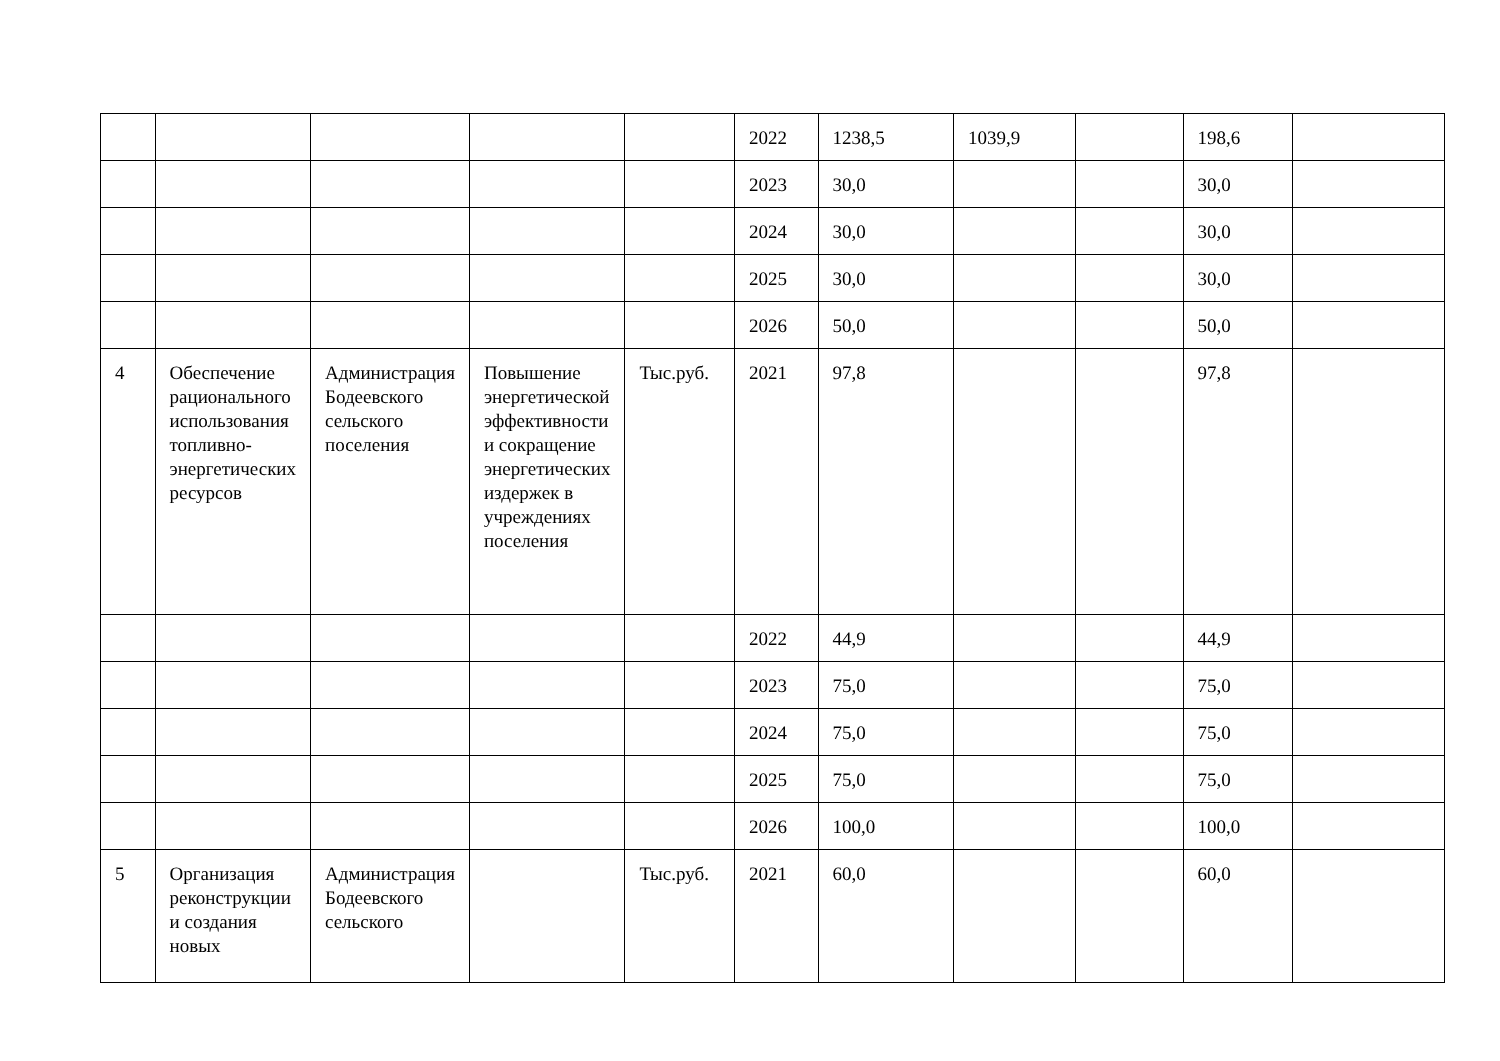| | | | | | 2022 | 1238,5 | 1039,9 | | 198,6 | |
| | | | | | 2023 | 30,0 | | | 30,0 | |
| | | | | | 2024 | 30,0 | | | 30,0 | |
| | | | | | 2025 | 30,0 | | | 30,0 | |
| | | | | | 2026 | 50,0 | | | 50,0 | |
| 4 | Обеспечение рационального использования топливно-энергетических ресурсов | Администрация Бодеевского сельского поселения | Повышение энергетической эффективности и сокращение энергетических издержек в учреждениях поселения | Тыс.руб. | 2021 | 97,8 | | | 97,8 | |
| | | | | | 2022 | 44,9 | | | 44,9 | |
| | | | | | 2023 | 75,0 | | | 75,0 | |
| | | | | | 2024 | 75,0 | | | 75,0 | |
| | | | | | 2025 | 75,0 | | | 75,0 | |
| | | | | | 2026 | 100,0 | | | 100,0 | |
| 5 | Организация реконструкции и создания новых | Администрация Бодеевского сельского | | Тыс.руб. | 2021 | 60,0 | | | 60,0 | |